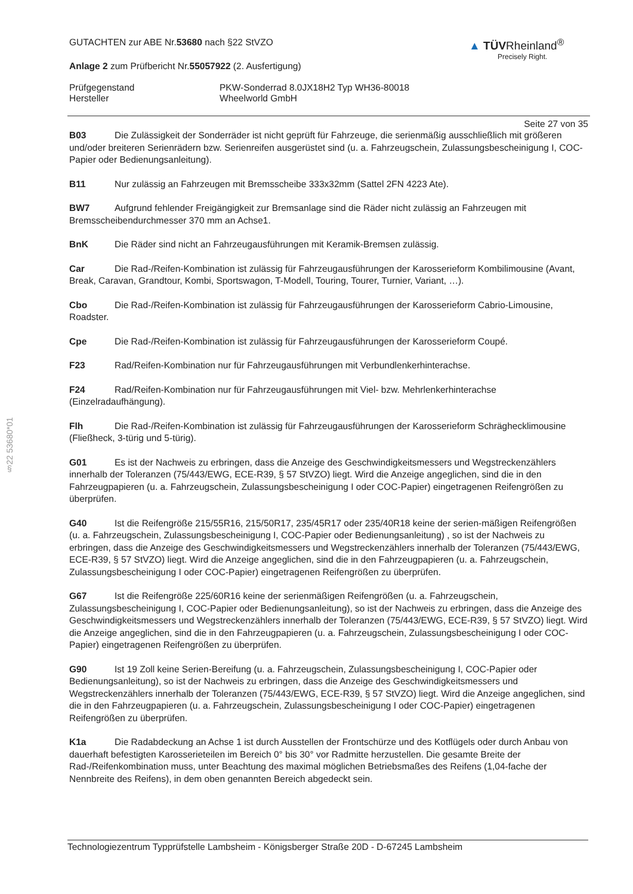§22 53680*01
GUTACHTEN zur ABE Nr.53680 nach §22 StVZO
Anlage 2 zum Prüfbericht Nr.55057922 (2. Ausfertigung)
▲ TÜVRheinland<sup>®</sup>
Precisely Right.
Prüfgegenstand
Hersteller
PKW-Sonderrad 8.0JX18H2 Typ WH36-80018
Wheelworld GmbH
Seite 27 von 35
B03 Die Zulässigkeit der Sonderräder ist nicht geprüft für Fahrzeuge, die serienmäßig ausschließlich mit größeren und/oder breiteren Serienrädern bzw. Serienreifen ausgerüstet sind (u. a. Fahrzeugschein, Zulassungsbescheinigung I, COC-Papier oder Bedienungsanleitung).
B11 Nur zulässig an Fahrzeugen mit Bremsscheibe 333x32mm (Sattel 2FN 4223 Ate).
BW7 Aufgrund fehlender Freigängigkeit zur Bremsanlage sind die Räder nicht zulässig an Fahrzeugen mit Bremsscheibendurchmesser 370 mm an Achse1.
BnK Die Räder sind nicht an Fahrzeugausführungen mit Keramik-Bremsen zulässig.
Car Die Rad-/Reifen-Kombination ist zulässig für Fahrzeugausführungen der Karosserieform Kombilimousine (Avant, Break, Caravan, Grandtour, Kombi, Sportswagon, T-Modell, Touring, Tourer, Turnier, Variant, …).
Cbo Die Rad-/Reifen-Kombination ist zulässig für Fahrzeugausführungen der Karosserieform Cabrio-Limousine, Roadster.
Cpe Die Rad-/Reifen-Kombination ist zulässig für Fahrzeugausführungen der Karosserieform Coupé.
F23 Rad/Reifen-Kombination nur für Fahrzeugausführungen mit Verbundlenkerhinterachse.
F24 Rad/Reifen-Kombination nur für Fahrzeugausführungen mit Viel- bzw. Mehrlenkerhinterachse (Einzelradaufhängung).
Flh Die Rad-/Reifen-Kombination ist zulässig für Fahrzeugausführungen der Karosserieform Schräghecklimousine (Fließheck, 3-türig und 5-türig).
G01 Es ist der Nachweis zu erbringen, dass die Anzeige des Geschwindigkeitsmessers und Wegstreckenzählers innerhalb der Toleranzen (75/443/EWG, ECE-R39, § 57 StVZO) liegt. Wird die Anzeige angeglichen, sind die in den Fahrzeugpapieren (u. a. Fahrzeugschein, Zulassungsbescheinigung I oder COC-Papier) eingetragenen Reifengrößen zu überprüfen.
G40 Ist die Reifengröße 215/55R16, 215/50R17, 235/45R17 oder 235/40R18 keine der serien-mäßigen Reifengrößen (u. a. Fahrzeugschein, Zulassungsbescheinigung I, COC-Papier oder Bedienungsanleitung) , so ist der Nachweis zu erbringen, dass die Anzeige des Geschwindigkeitsmessers und Wegstreckenzählers innerhalb der Toleranzen (75/443/EWG, ECE-R39, § 57 StVZO) liegt. Wird die Anzeige angeglichen, sind die in den Fahrzeugpapieren (u. a. Fahrzeugschein, Zulassungsbescheinigung I oder COC-Papier) eingetragenen Reifengrößen zu überprüfen.
G67 Ist die Reifengröße 225/60R16 keine der serienmäßigen Reifengrößen (u. a. Fahrzeugschein, Zulassungsbescheinigung I, COC-Papier oder Bedienungsanleitung), so ist der Nachweis zu erbringen, dass die Anzeige des Geschwindigkeitsmessers und Wegstreckenzählers innerhalb der Toleranzen (75/443/EWG, ECE-R39, § 57 StVZO) liegt. Wird die Anzeige angeglichen, sind die in den Fahrzeugpapieren (u. a. Fahrzeugschein, Zulassungsbescheinigung I oder COC-Papier) eingetragenen Reifengrößen zu überprüfen.
G90 Ist 19 Zoll keine Serien-Bereifung (u. a. Fahrzeugschein, Zulassungsbescheinigung I, COC-Papier oder Bedienungsanleitung), so ist der Nachweis zu erbringen, dass die Anzeige des Geschwindigkeitsmessers und Wegstreckenzählers innerhalb der Toleranzen (75/443/EWG, ECE-R39, § 57 StVZO) liegt. Wird die Anzeige angeglichen, sind die in den Fahrzeugpapieren (u. a. Fahrzeugschein, Zulassungsbescheinigung I oder COC-Papier) eingetragenen Reifengrößen zu überprüfen.
K1a Die Radabdeckung an Achse 1 ist durch Ausstellen der Frontschürze und des Kotflügels oder durch Anbau von dauerhaft befestigten Karosserieteilen im Bereich 0° bis 30° vor Radmitte herzustellen. Die gesamte Breite der Rad-/Reifenkombination muss, unter Beachtung des maximal möglichen Betriebsmaßes des Reifens (1,04-fache der Nennbreite des Reifens), in dem oben genannten Bereich abgedeckt sein.
Technologiezentrum Typprüfstelle Lambsheim - Königsberger Straße 20D - D-67245 Lambsheim